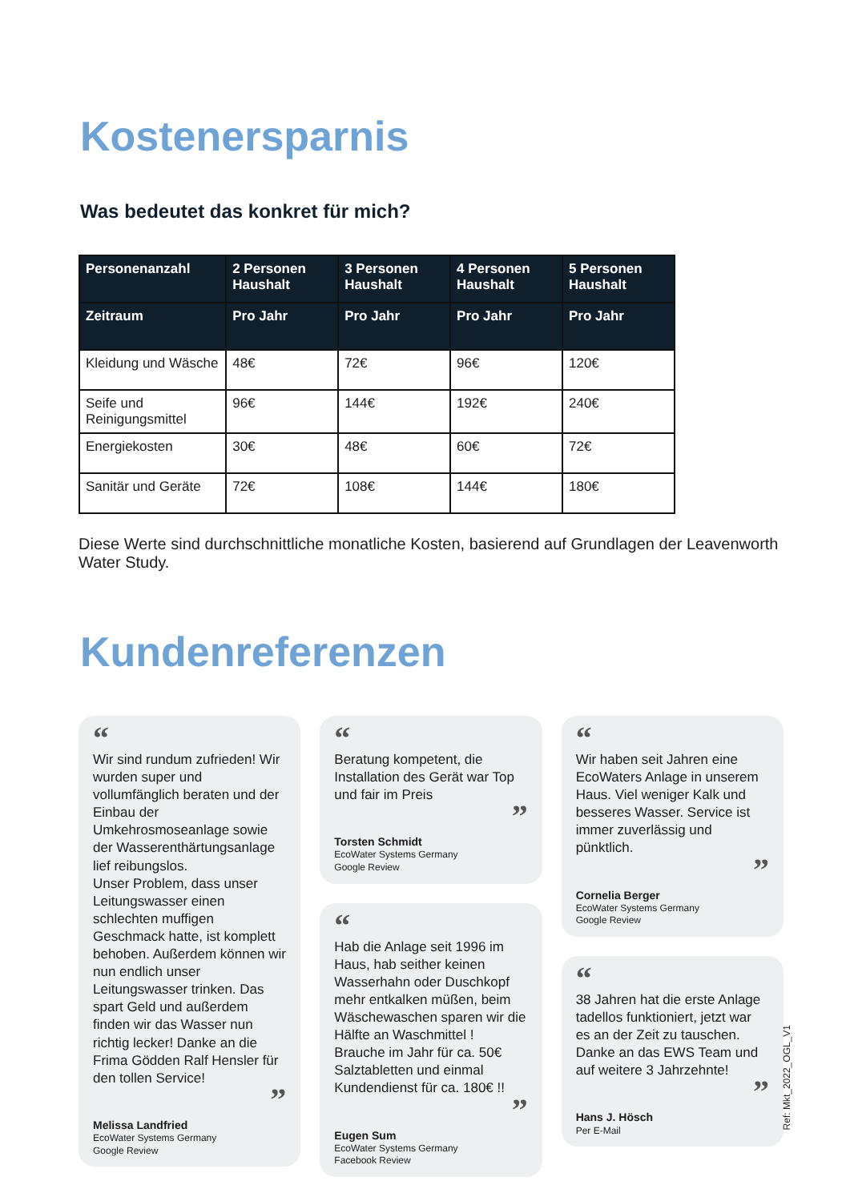Kostenersparnis
Was bedeutet das konkret für mich?
| Personenanzahl | 2 Personen Haushalt | 3 Personen Haushalt | 4 Personen Haushalt | 5 Personen Haushalt |
| --- | --- | --- | --- | --- |
| Zeitraum | Pro Jahr | Pro Jahr | Pro Jahr | Pro Jahr |
| Kleidung und Wäsche | 48€ | 72€ | 96€ | 120€ |
| Seife und Reinigungsmittel | 96€ | 144€ | 192€ | 240€ |
| Energiekosten | 30€ | 48€ | 60€ | 72€ |
| Sanitär und Geräte | 72€ | 108€ | 144€ | 180€ |
Diese Werte sind durchschnittliche monatliche Kosten, basierend auf Grundlagen der Leavenworth Water Study.
Kundenreferenzen
“
Wir sind rundum zufrieden! Wir wurden super und vollumfänglich beraten und der Einbau der Umkehrosmoseanlage sowie der Wasserenthärtungsanlage lief reibungslos.
Unser Problem, dass unser Leitungswasser einen schlechten muffigen Geschmack hatte, ist komplett behoben. Außerdem können wir nun endlich unser Leitungswasser trinken. Das spart Geld und außerdem finden wir das Wasser nun richtig lecker! Danke an die Frima Gödden Ralf Hensler für den tollen Service!
”
Melissa Landfried
EcoWater Systems Germany
Google Review
“
Beratung kompetent, die Installation des Gerät war Top und fair im Preis
”
Torsten Schmidt
EcoWater Systems Germany
Google Review
“
Hab die Anlage seit 1996 im Haus, hab seither keinen Wasserhahn oder Duschkopf mehr entkalken müßen, beim Wäschewaschen sparen wir die Hälfte an Waschmittel ! Brauche im Jahr für ca. 50€ Salztabletten und einmal Kundendienst für ca. 180€ !!
”
Eugen Sum
EcoWater Systems Germany
Facebook Review
“
Wir haben seit Jahren eine EcoWaters Anlage in unserem Haus. Viel weniger Kalk und besseres Wasser. Service ist immer zuverlässig und pünktlich.
”
Cornelia Berger
EcoWater Systems Germany
Google Review
“
38 Jahren hat die erste Anlage tadellos funktioniert, jetzt war es an der Zeit zu tauschen. Danke an das EWS Team und auf weitere 3 Jahrzehnte!
”
Hans J. Hösch
Per E-Mail
Ref: Mkt_2022_OGL_V1